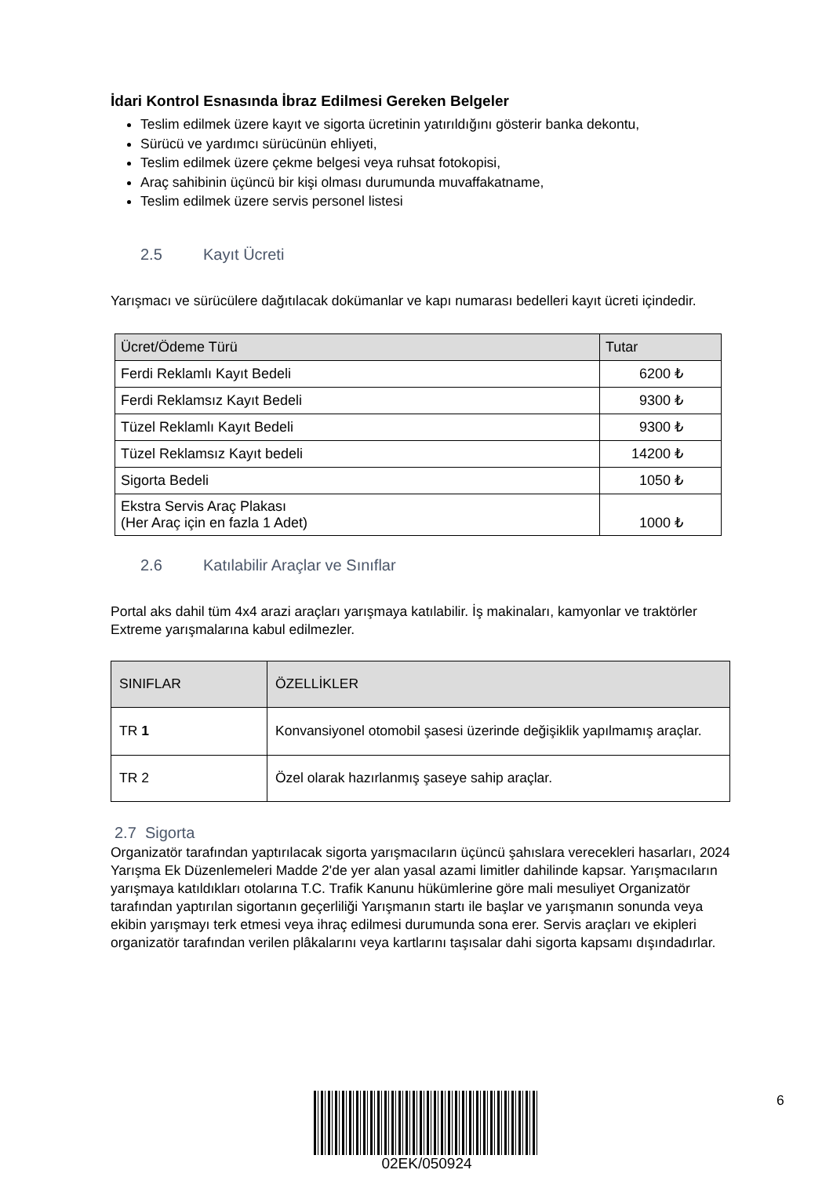İdari Kontrol Esnasında İbraz Edilmesi Gereken Belgeler
Teslim edilmek üzere kayıt ve sigorta ücretinin yatırıldığını gösterir banka dekontu,
Sürücü ve yardımcı sürücünün ehliyeti,
Teslim edilmek üzere çekme belgesi veya ruhsat fotokopisi,
Araç sahibinin üçüncü bir kişi olması durumunda muvaffakatname,
Teslim edilmek üzere servis personel listesi
2.5 Kayıt Ücreti
Yarışmacı ve sürücülere dağıtılacak dokümanlar ve kapı numarası bedelleri kayıt ücreti içindedir.
| Ücret/Ödeme Türü | Tutar |
| --- | --- |
| Ferdi Reklamlı Kayıt Bedeli | 6200 ₺ |
| Ferdi Reklamsız Kayıt Bedeli | 9300 ₺ |
| Tüzel Reklamlı Kayıt Bedeli | 9300 ₺ |
| Tüzel Reklamsız Kayıt bedeli | 14200 ₺ |
| Sigorta Bedeli | 1050 ₺ |
| Ekstra Servis Araç Plakası (Her Araç için en fazla 1 Adet) | 1000 ₺ |
2.6 Katılabilir Araçlar ve Sınıflar
Portal aks dahil tüm 4x4 arazi araçları yarışmaya katılabilir. İş makinaları, kamyonlar ve traktörler Extreme yarışmalarına kabul edilmezler.
| SINIFLAR | ÖZELLİKLER |
| --- | --- |
| TR 1 | Konvansiyonel otomobil şasesi üzerinde değişiklik yapılmamış araçlar. |
| TR 2 | Özel olarak hazırlanmış şaseye sahip araçlar. |
2.7 Sigorta
Organizatör tarafından yaptırılacak sigorta yarışmacıların üçüncü şahıslara verecekleri hasarları, 2024 Yarışma Ek Düzenlemeleri Madde 2'de yer alan yasal azami limitler dahilinde kapsar. Yarışmacıların yarışmaya katıldıkları otolarına T.C. Trafik Kanunu hükümlerine göre mali mesuliyet Organizatör tarafından yaptırılan sigortanın geçerliliği Yarışmanın startı ile başlar ve yarışmanın sonunda veya ekibin yarışmayı terk etmesi veya ihraç edilmesi durumunda sona erer. Servis araçları ve ekipleri organizatör tarafından verilen plâkalarını veya kartlarını taşısalar dahi sigorta kapsamı dışındadırlar.
02EK/050924 6